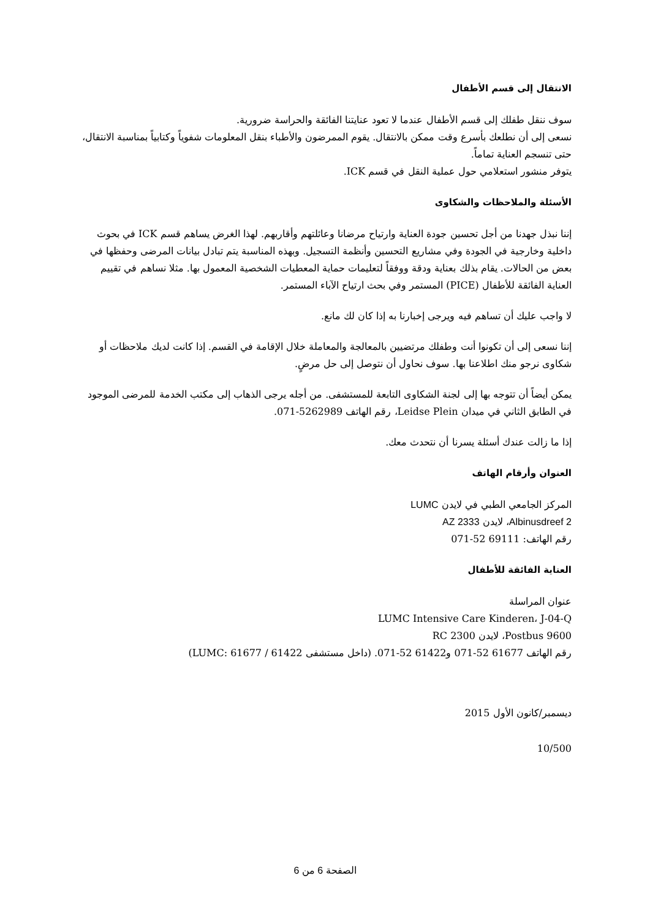الانتقال إلى قسم الأطفال
سوف ننقل طفلك إلى قسم الأطفال عندما لا تعود عنايتنا الفائقة والحراسة ضرورية.
نسعى إلى أن نطلعك بأسرع وقت ممكن بالانتقال. يقوم الممرضون والأطباء بنقل المعلومات شفوياً وكتابياً بمناسبة الانتقال، حتى تنسجم العناية تماماً.
يتوفر منشور استعلامي حول عملية النقل في قسم ICK.
الأسئلة والملاحظات والشكاوى
إننا نبذل جهدنا من أجل تحسين جودة العناية وارتياح مرضانا وعائلتهم وأقاربهم. لهذا الغرض يساهم قسم ICK في بحوث داخلية وخارجية في الجودة وفي مشاريع التحسين وأنظمة التسجيل. وبهذه المناسبة يتم تبادل بيانات المرضى وحفظها في بعض من الحالات. يقام بذلك بعناية ودقة ووفقاً لتعليمات حماية المعطيات الشخصية المعمول بها. مثلا نساهم في تقييم العناية الفائقة للأطفال (PICE) المستمر وفي بحث ارتياح الآباء المستمر.
لا واجب عليك أن تساهم فيه ويرجى إخبارنا به إذا كان لك مانع.
إننا نسعى إلى أن تكونوا أنت وطفلك مرتضيين بالمعالجة والمعاملة خلال الإقامة في القسم. إذا كانت لديك ملاحظات أو شكاوى نرجو منك اطلاعنا بها. سوف نحاول أن نتوصل إلى حل مرضٍ.
يمكن أيضاً أن تتوجه بها إلى لجنة الشكاوى التابعة للمستشفى. من أجله يرجى الذهاب إلى مكتب الخدمة للمرضى الموجود في الطابق الثاني في ميدان Leidse Plein، رقم الهاتف 5262989-071.
إذا ما زالت عندك أسئلة يسرنا أن نتحدث معك.
العنوان وأرقام الهاتف
المركز الجامعي الطبي في لايدن LUMC
Albinusdreef 2، لايدن 2333 AZ
رقم الهاتف: 69111 52-071
العناية الفائقة للأطفال
عنوان المراسلة
LUMC Intensive Care Kinderen، J-04-Q
Postbus 9600، لايدن 2300 RC
رقم الهاتف 61677 52-071 و61422 52-071. (داخل مستشفى LUMC: 61677 / 61422)
ديسمبر/كانون الأول 2015
10/500
الصفحة 6 من 6